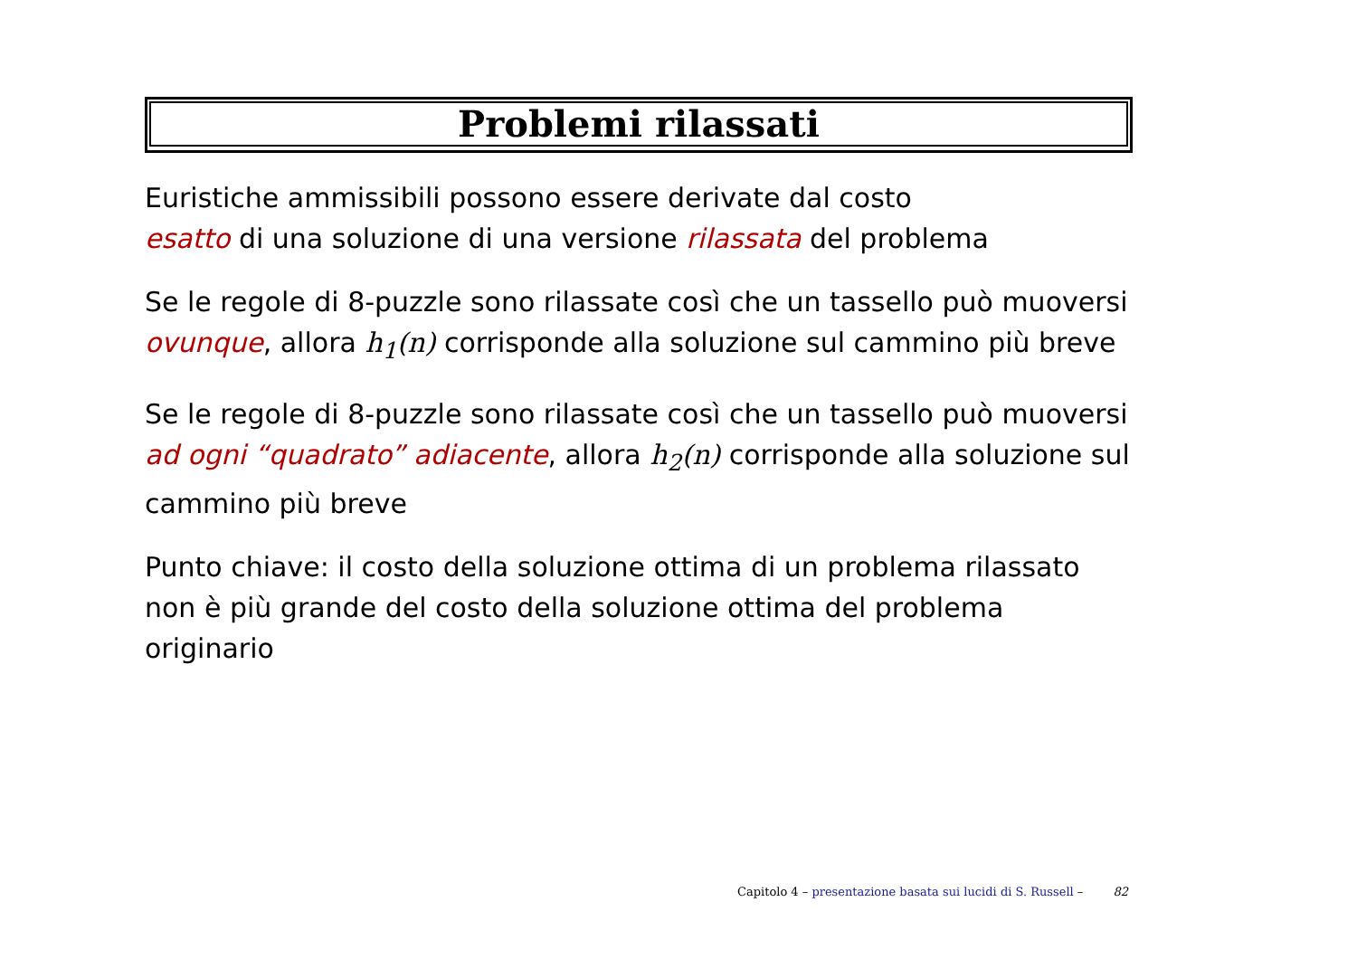Problemi rilassati
Euristiche ammissibili possono essere derivate dal costo
esatto di una soluzione di una versione rilassata del problema
Se le regole di 8-puzzle sono rilassate così che un tassello può muoversi
ovunque, allora h<sub>1</sub>(n) corrisponde alla soluzione sul cammino più breve
Se le regole di 8-puzzle sono rilassate così che un tassello può muoversi
ad ogni “quadrato” adiacente, allora h<sub>2</sub>(n) corrisponde alla soluzione sul cammino più breve
Punto chiave: il costo della soluzione ottima di un problema rilassato
non è più grande del costo della soluzione ottima del problema originario
Capitolo 4 – presentazione basata sui lucidi di S. Russell – 82